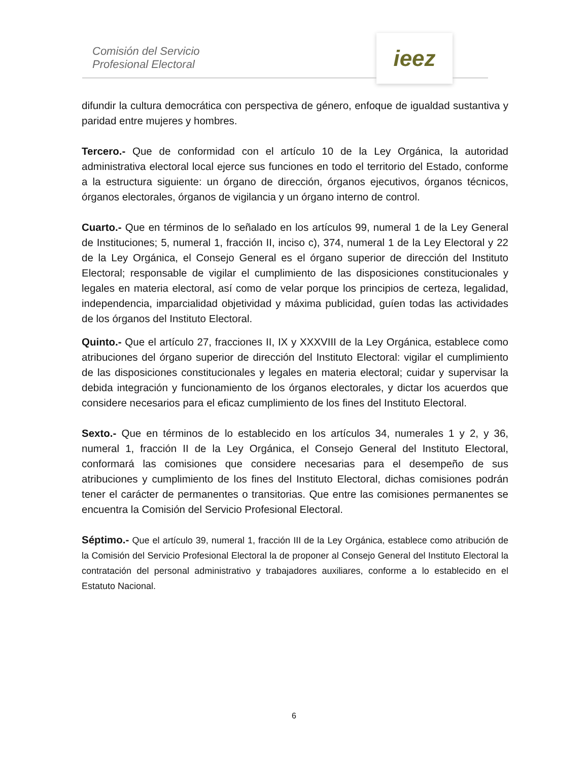Comisión del Servicio
Profesional Electoral
ieez
difundir la cultura democrática con perspectiva de género, enfoque de igualdad sustantiva y paridad entre mujeres y hombres.
Tercero.- Que de conformidad con el artículo 10 de la Ley Orgánica, la autoridad administrativa electoral local ejerce sus funciones en todo el territorio del Estado, conforme a la estructura siguiente: un órgano de dirección, órganos ejecutivos, órganos técnicos, órganos electorales, órganos de vigilancia y un órgano interno de control.
Cuarto.- Que en términos de lo señalado en los artículos 99, numeral 1 de la Ley General de Instituciones; 5, numeral 1, fracción II, inciso c), 374, numeral 1 de la Ley Electoral y 22 de la Ley Orgánica, el Consejo General es el órgano superior de dirección del Instituto Electoral; responsable de vigilar el cumplimiento de las disposiciones constitucionales y legales en materia electoral, así como de velar porque los principios de certeza, legalidad, independencia, imparcialidad objetividad y máxima publicidad, guíen todas las actividades de los órganos del Instituto Electoral.
Quinto.- Que el artículo 27, fracciones II, IX y XXXVIII de la Ley Orgánica, establece como atribuciones del órgano superior de dirección del Instituto Electoral: vigilar el cumplimiento de las disposiciones constitucionales y legales en materia electoral; cuidar y supervisar la debida integración y funcionamiento de los órganos electorales, y dictar los acuerdos que considere necesarios para el eficaz cumplimiento de los fines del Instituto Electoral.
Sexto.- Que en términos de lo establecido en los artículos 34, numerales 1 y 2, y 36, numeral 1, fracción II de la Ley Orgánica, el Consejo General del Instituto Electoral, conformará las comisiones que considere necesarias para el desempeño de sus atribuciones y cumplimiento de los fines del Instituto Electoral, dichas comisiones podrán tener el carácter de permanentes o transitorias. Que entre las comisiones permanentes se encuentra la Comisión del Servicio Profesional Electoral.
Séptimo.- Que el artículo 39, numeral 1, fracción III de la Ley Orgánica, establece como atribución de la Comisión del Servicio Profesional Electoral la de proponer al Consejo General del Instituto Electoral la contratación del personal administrativo y trabajadores auxiliares, conforme a lo establecido en el Estatuto Nacional.
6